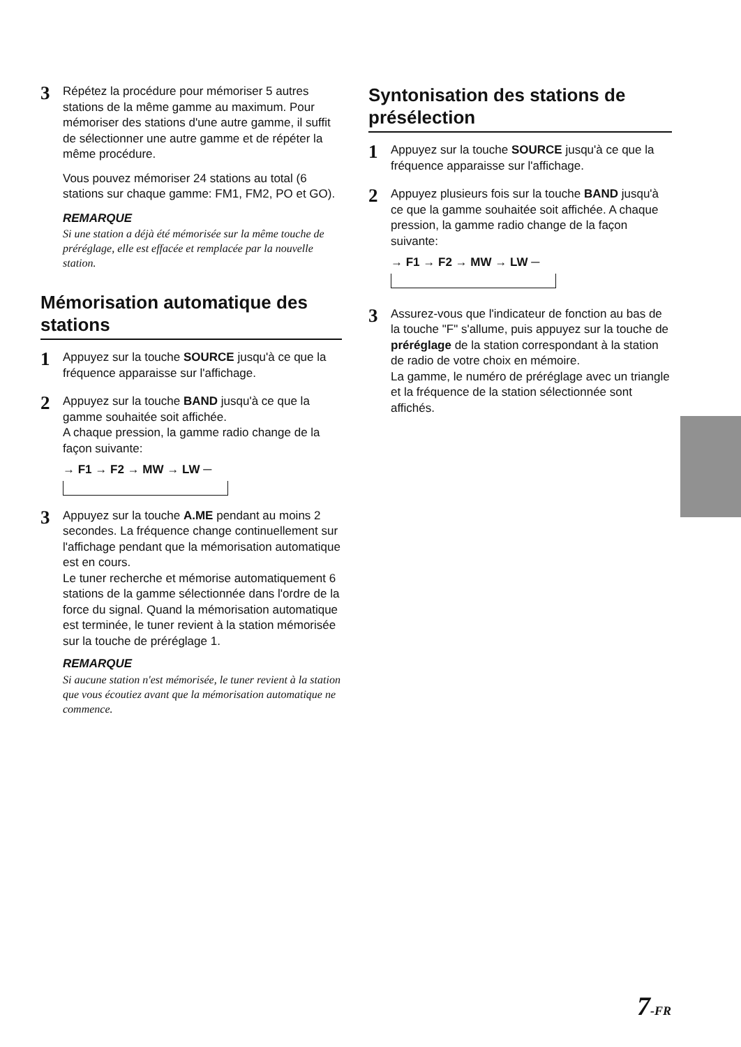3
Répétez la procédure pour mémoriser 5 autres stations de la même gamme au maximum. Pour mémoriser des stations d'une autre gamme, il suffit de sélectionner une autre gamme et de répéter la même procédure.
Vous pouvez mémoriser 24 stations au total (6 stations sur chaque gamme: FM1, FM2, PO et GO).
REMARQUE
Si une station a déjà été mémorisée sur la même touche de préréglage, elle est effacée et remplacée par la nouvelle station.
Mémorisation automatique des stations
1
Appuyez sur la touche SOURCE jusqu'à ce que la fréquence apparaisse sur l'affichage.
2
Appuyez sur la touche BAND jusqu'à ce que la gamme souhaitée soit affichée.
A chaque pression, la gamme radio change de la façon suivante:
→ F1 → F2 → MW → LW ─
3
Appuyez sur la touche A.ME pendant au moins 2 secondes. La fréquence change continuellement sur l'affichage pendant que la mémorisation automatique est en cours.
Le tuner recherche et mémorise automatiquement 6 stations de la gamme sélectionnée dans l'ordre de la force du signal. Quand la mémorisation automatique est terminée, le tuner revient à la station mémorisée sur la touche de préréglage 1.
REMARQUE
Si aucune station n'est mémorisée, le tuner revient à la station que vous écoutiez avant que la mémorisation automatique ne commence.
Syntonisation des stations de présélection
1
Appuyez sur la touche SOURCE jusqu'à ce que la fréquence apparaisse sur l'affichage.
2
Appuyez plusieurs fois sur la touche BAND jusqu'à ce que la gamme souhaitée soit affichée. A chaque pression, la gamme radio change de la façon suivante:
→ F1 → F2 → MW → LW ─
3
Assurez-vous que l'indicateur de fonction au bas de la touche "F" s'allume, puis appuyez sur la touche de préréglage de la station correspondant à la station de radio de votre choix en mémoire.
La gamme, le numéro de préréglage avec un triangle et la fréquence de la station sélectionnée sont affichés.
7-FR